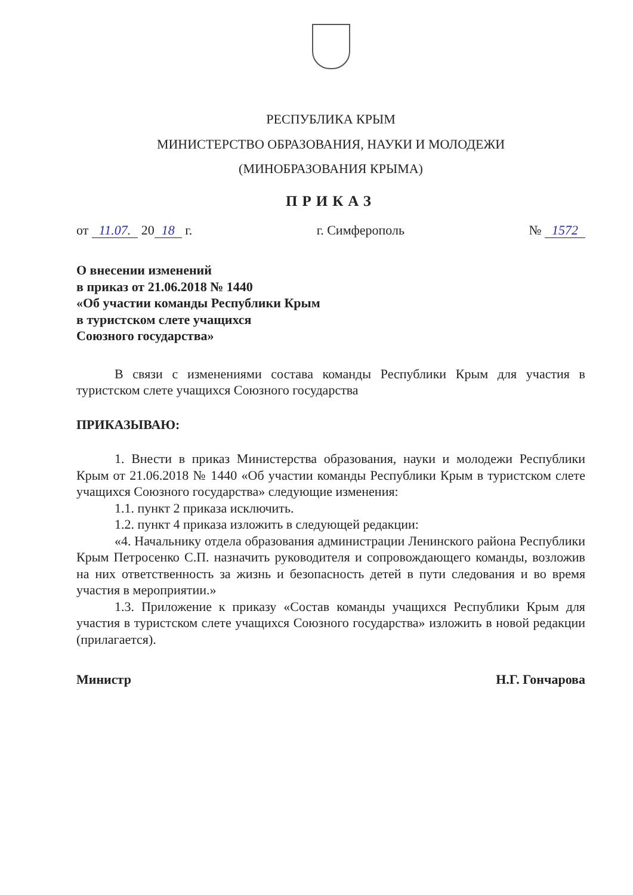РЕСПУБЛИКА КРЫМ
МИНИСТЕРСТВО ОБРАЗОВАНИЯ, НАУКИ И МОЛОДЕЖИ
(МИНОБРАЗОВАНИЯ КРЫМА)
ПРИКАЗ
от 11.07. 20 18 г. г. Симферополь № 1572
О внесении изменений
в приказ от 21.06.2018 № 1440
«Об участии команды Республики Крым
в туристском слете учащихся
Союзного государства»
В связи с изменениями состава команды Республики Крым для участия в туристском слете учащихся Союзного государства
ПРИКАЗЫВАЮ:
1. Внести в приказ Министерства образования, науки и молодежи Республики Крым от 21.06.2018 № 1440 «Об участии команды Республики Крым в туристском слете учащихся Союзного государства» следующие изменения:
1.1. пункт 2 приказа исключить.
1.2. пункт 4 приказа изложить в следующей редакции:
«4. Начальнику отдела образования администрации Ленинского района Республики Крым Петросенко С.П. назначить руководителя и сопровождающего команды, возложив на них ответственность за жизнь и безопасность детей в пути следования и во время участия в мероприятии.»
1.3. Приложение к приказу «Состав команды учащихся Республики Крым для участия в туристском слете учащихся Союзного государства» изложить в новой редакции (прилагается).
Министр Н.Г. Гончарова